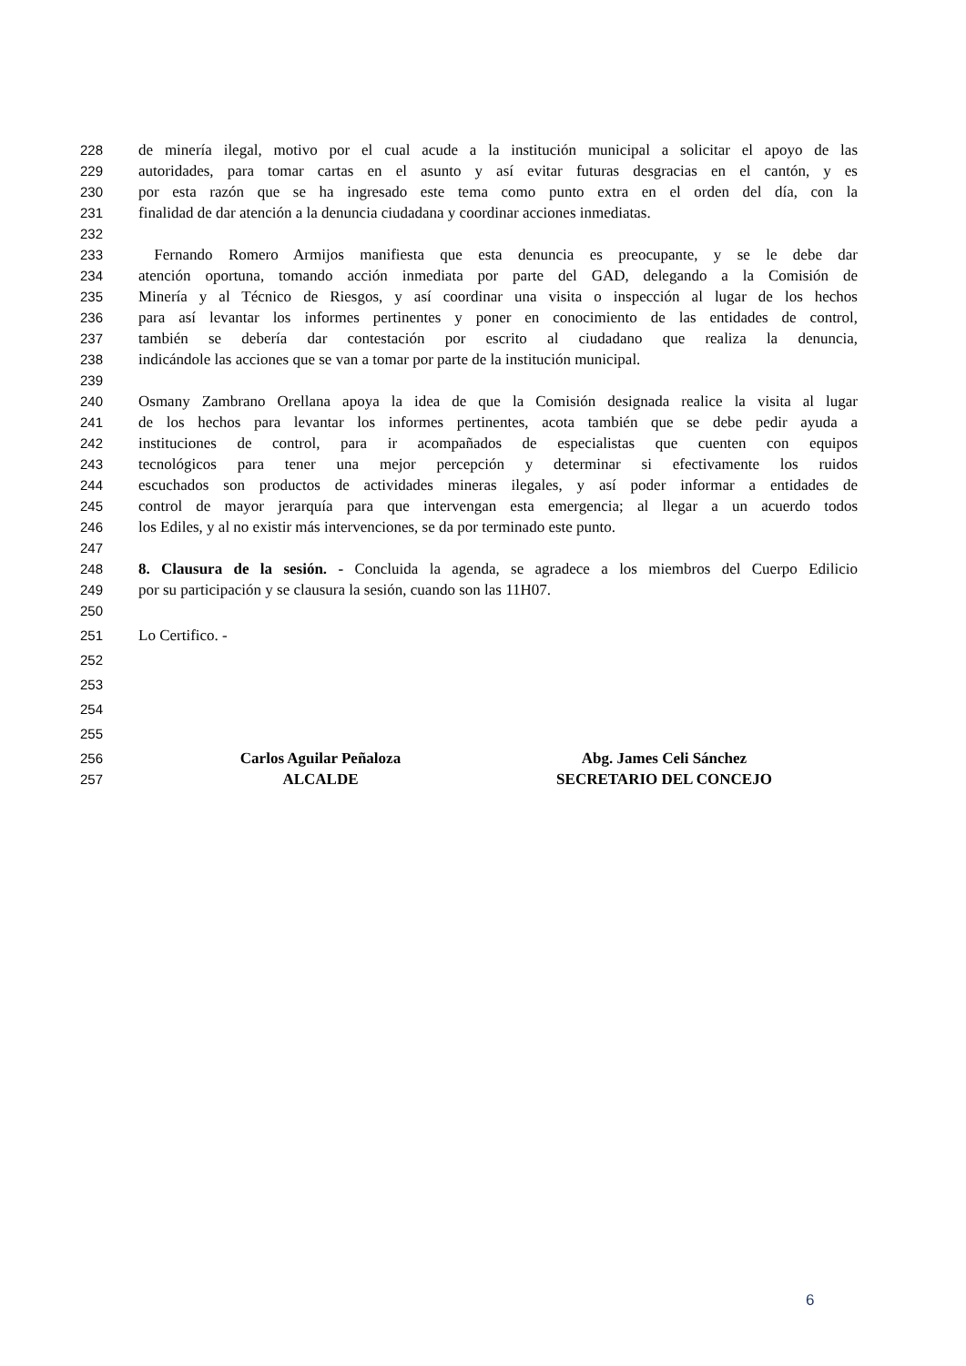228 de minería ilegal, motivo por el cual acude a la institución municipal a solicitar el apoyo de las
229 autoridades, para tomar cartas en el asunto y así evitar futuras desgracias en el cantón, y es
230 por esta razón que se ha ingresado este tema como punto extra en el orden del día, con la
231 finalidad de dar atención a la denuncia ciudadana y coordinar acciones inmediatas.
232
233 Fernando Romero Armijos manifiesta que esta denuncia es preocupante, y se le debe dar
234 atención oportuna, tomando acción inmediata por parte del GAD, delegando a la Comisión de
235 Minería y al Técnico de Riesgos, y así coordinar una visita o inspección al lugar de los hechos
236 para así levantar los informes pertinentes y poner en conocimiento de las entidades de control,
237 también se debería dar contestación por escrito al ciudadano que realiza la denuncia,
238 indicándole las acciones que se van a tomar por parte de la institución municipal.
239
240 Osmany Zambrano Orellana apoya la idea de que la Comisión designada realice la visita al lugar
241 de los hechos para levantar los informes pertinentes, acota también que se debe pedir ayuda a
242 instituciones de control, para ir acompañados de especialistas que cuenten con equipos
243 tecnológicos para tener una mejor percepción y determinar si efectivamente los ruidos
244 escuchados son productos de actividades mineras ilegales, y así poder informar a entidades de
245 control de mayor jerarquía para que intervengan esta emergencia; al llegar a un acuerdo todos
246 los Ediles, y al no existir más intervenciones, se da por terminado este punto.
247
248 8. Clausura de la sesión. - Concluida la agenda, se agradece a los miembros del Cuerpo Edilicio
249 por su participación y se clausura la sesión, cuando son las 11H07.
250
251 Lo Certifico. -
252
253
254
255
256 Carlos Aguilar Peñaloza Abg. James Celi Sánchez
257 ALCALDE SECRETARIO DEL CONCEJO
6